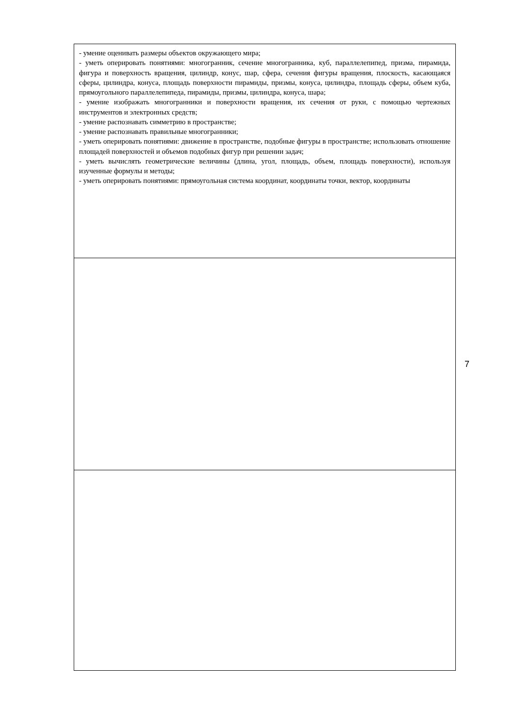| - умение оценивать размеры объектов окружающего мира; - уметь оперировать понятиями: многогранник, сечение многогранника, куб, параллелепипед, призма, пирамида, фигура и поверхность вращения, цилиндр, конус, шар, сфера, сечения фигуры вращения, плоскость, касающаяся сферы, цилиндра, конуса, площадь поверхности пирамиды, призмы, конуса, цилиндра, площадь сферы, объем куба, прямоугольного параллелепипеда, пирамиды, призмы, цилиндра, конуса, шара; - умение изображать многогранники и поверхности вращения, их сечения от руки, с помощью чертежных инструментов и электронных средств; - умение распознавать симметрию в пространстве; - умение распознавать правильные многогранники; - уметь оперировать понятиями: движение в пространстве, подобные фигуры в пространстве; использовать отношение площадей поверхностей и объемов подобных фигур при решении задач; - уметь вычислять геометрические величины (длина, угол, площадь, объем, площадь поверхности), используя изученные формулы и методы; - уметь оперировать понятиями: прямоугольная система координат, координаты точки, вектор, координаты |
7